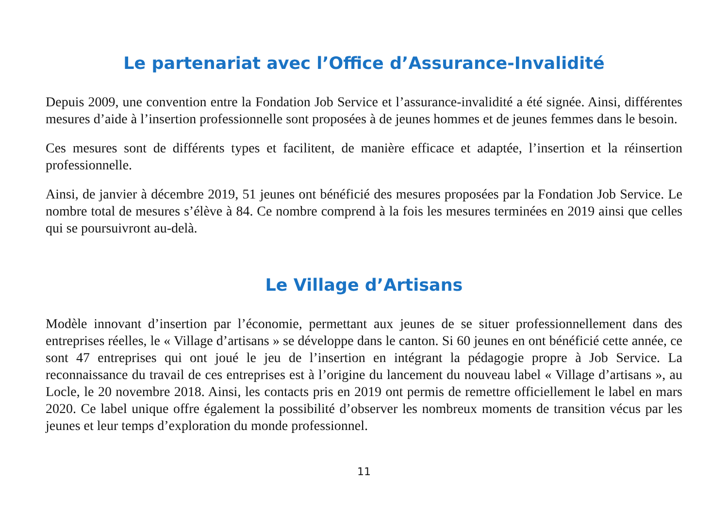Le partenariat avec l’Office d’Assurance-Invalidité
Depuis 2009, une convention entre la Fondation Job Service et l’assurance-invalidité a été signée. Ainsi, différentes mesures d’aide à l’insertion professionnelle sont proposées à de jeunes hommes et de jeunes femmes dans le besoin.
Ces mesures sont de différents types et facilitent, de manière efficace et adaptée, l’insertion et la réinsertion professionnelle.
Ainsi, de janvier à décembre 2019, 51 jeunes ont bénéficié des mesures proposées par la Fondation Job Service. Le nombre total de mesures s’élève à 84. Ce nombre comprend à la fois les mesures terminées en 2019 ainsi que celles qui se poursuivront au-delà.
Le Village d’Artisans
Modèle innovant d’insertion par l’économie, permettant aux jeunes de se situer professionnellement dans des entreprises réelles, le « Village d’artisans » se développe dans le canton. Si 60 jeunes en ont bénéficié cette année, ce sont 47 entreprises qui ont joué le jeu de l’insertion en intégrant la pédagogie propre à Job Service. La reconnaissance du travail de ces entreprises est à l’origine du lancement du nouveau label « Village d’artisans », au Locle, le 20 novembre 2018. Ainsi, les contacts pris en 2019 ont permis de remettre officiellement le label en mars 2020. Ce label unique offre également la possibilité d’observer les nombreux moments de transition vécus par les jeunes et leur temps d’exploration du monde professionnel.
11